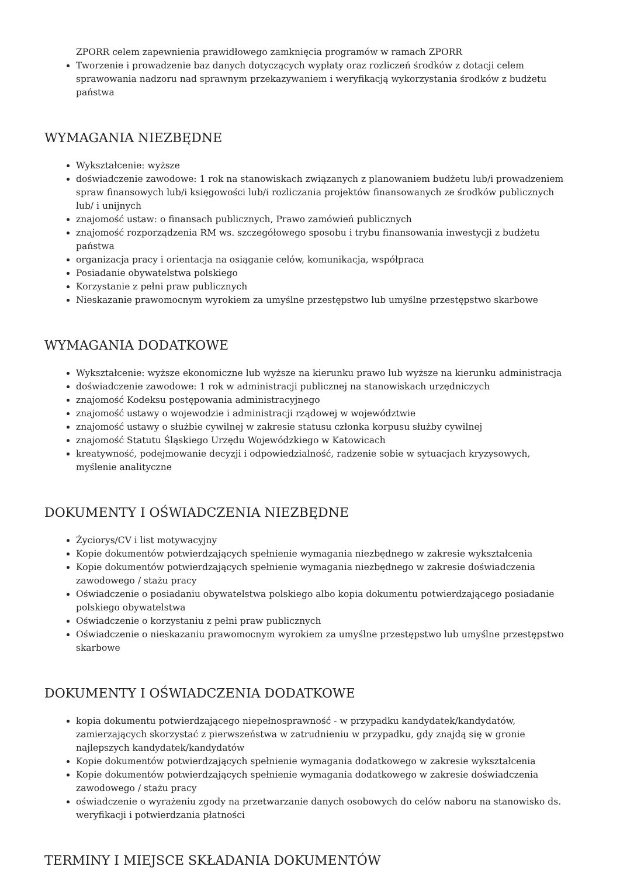ZPORR celem zapewnienia prawidłowego zamknięcia programów w ramach ZPORR
Tworzenie i prowadzenie baz danych dotyczących wypłaty oraz rozliczeń środków z dotacji celem sprawowania nadzoru nad sprawnym przekazywaniem i weryfikacją wykorzystania środków z budżetu państwa
WYMAGANIA NIEZBĘDNE
Wykształcenie: wyższe
doświadczenie zawodowe: 1 rok na stanowiskach związanych z planowaniem budżetu lub/i prowadzeniem spraw finansowych lub/i księgowości lub/i rozliczania projektów finansowanych ze środków publicznych lub/ i unijnych
znajomość ustaw: o finansach publicznych, Prawo zamówień publicznych
znajomość rozporządzenia RM ws. szczegółowego sposobu i trybu finansowania inwestycji z budżetu państwa
organizacja pracy i orientacja na osiąganie celów, komunikacja, współpraca
Posiadanie obywatelstwa polskiego
Korzystanie z pełni praw publicznych
Nieskazanie prawomocnym wyrokiem za umyślne przestępstwo lub umyślne przestępstwo skarbowe
WYMAGANIA DODATKOWE
Wykształcenie: wyższe ekonomiczne lub wyższe na kierunku prawo lub wyższe na kierunku administracja
doświadczenie zawodowe: 1 rok w administracji publicznej na stanowiskach urzędniczych
znajomość Kodeksu postępowania administracyjnego
znajomość ustawy o wojewodzie i administracji rządowej w województwie
znajomość ustawy o służbie cywilnej w zakresie statusu członka korpusu służby cywilnej
znajomość Statutu Śląskiego Urzędu Wojewódzkiego w Katowicach
kreatywność, podejmowanie decyzji i odpowiedzialność, radzenie sobie w sytuacjach kryzysowych, myślenie analityczne
DOKUMENTY I OŚWIADCZENIA NIEZBĘDNE
Życiorys/CV i list motywacyjny
Kopie dokumentów potwierdzających spełnienie wymagania niezbędnego w zakresie wykształcenia
Kopie dokumentów potwierdzających spełnienie wymagania niezbędnego w zakresie doświadczenia zawodowego / stażu pracy
Oświadczenie o posiadaniu obywatelstwa polskiego albo kopia dokumentu potwierdzającego posiadanie polskiego obywatelstwa
Oświadczenie o korzystaniu z pełni praw publicznych
Oświadczenie o nieskazaniu prawomocnym wyrokiem za umyślne przestępstwo lub umyślne przestępstwo skarbowe
DOKUMENTY I OŚWIADCZENIA DODATKOWE
kopia dokumentu potwierdzającego niepełnosprawność - w przypadku kandydatek/kandydatów, zamierzających skorzystać z pierwszeństwa w zatrudnieniu w przypadku, gdy znajdą się w gronie najlepszych kandydatek/kandydatów
Kopie dokumentów potwierdzających spełnienie wymagania dodatkowego w zakresie wykształcenia
Kopie dokumentów potwierdzających spełnienie wymagania dodatkowego w zakresie doświadczenia zawodowego / stażu pracy
oświadczenie o wyrażeniu zgody na przetwarzanie danych osobowych do celów naboru na stanowisko ds. weryfikacji i potwierdzania płatności
TERMINY I MIEJSCE SKŁADANIA DOKUMENTÓW